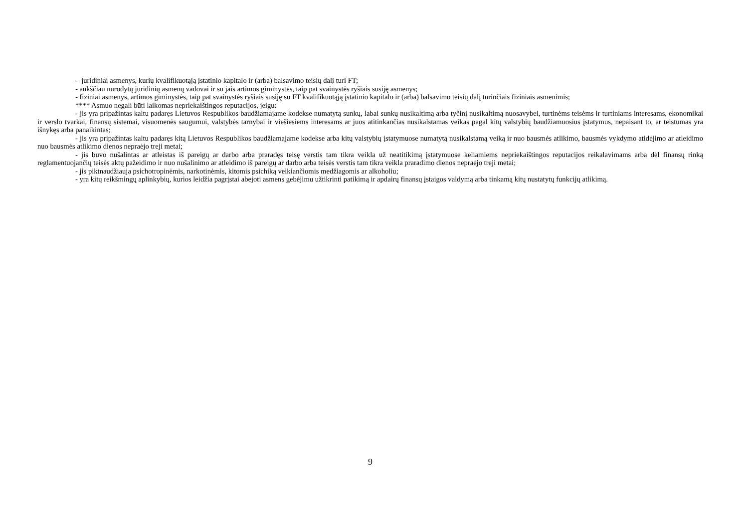- juridiniai asmenys, kurių kvalifikuotąją įstatinio kapitalo ir (arba) balsavimo teisių dalį turi FT;
- aukščiau nurodytų juridinių asmenų vadovai ir su jais artimos giminystės, taip pat svainystės ryšiais susiję asmenys;
- fiziniai asmenys, artimos giminystės, taip pat svainystės ryšiais susiję su FT kvalifikuotąją įstatinio kapitalo ir (arba) balsavimo teisių dalį turinčiais fiziniais asmenimis;
**** Asmuo negali būti laikomas nepriekaištingos reputacijos, jeigu:
- jis yra pripažintas kaltu padaręs Lietuvos Respublikos baudžiamajame kodekse numatytą sunkų, labai sunkų nusikaltimą arba tyčinį nusikaltimą nuosavybei, turtinėms teisėms ir turtiniams interesams, ekonomikai ir verslo tvarkai, finansų sistemai, visuomenės saugumui, valstybės tarnybai ir viešiesiems interesams ar juos atitinkančias nusikalstamas veikas pagal kitų valstybių baudžiamuosius įstatymus, nepaisant to, ar teistumas yra išnykęs arba panaikintas;
- jis yra pripažintas kaltu padaręs kitą Lietuvos Respublikos baudžiamajame kodekse arba kitų valstybių įstatymuose numatytą nusikalstamą veiką ir nuo bausmės atlikimo, bausmės vykdymo atidėjimo ar atleidimo nuo bausmės atlikimo dienos nepraėjo treji metai;
- jis buvo nušalintas ar atleistas iš pareigų ar darbo arba praradęs teisę verstis tam tikra veikla už neatitikimą įstatymuose keliamiems nepriekaištingos reputacijos reikalavimams arba dėl finansų rinką reglamentuojančių teisės aktų pažeidimo ir nuo nušalinimo ar atleidimo iš pareigų ar darbo arba teisės verstis tam tikra veikla praradimo dienos nepraėjo treji metai;
- jis piktnaudžiauja psichotropinėmis, narkotinėmis, kitomis psichiką veikiančiomis medžiagomis ar alkoholiu;
- yra kitų reikšmingų aplinkybių, kurios leidžia pagrįstai abejoti asmens gebėjimu užtikrinti patikimą ir apdairų finansų įstaigos valdymą arba tinkamą kitų nustatytų funkcijų atlikimą.
9